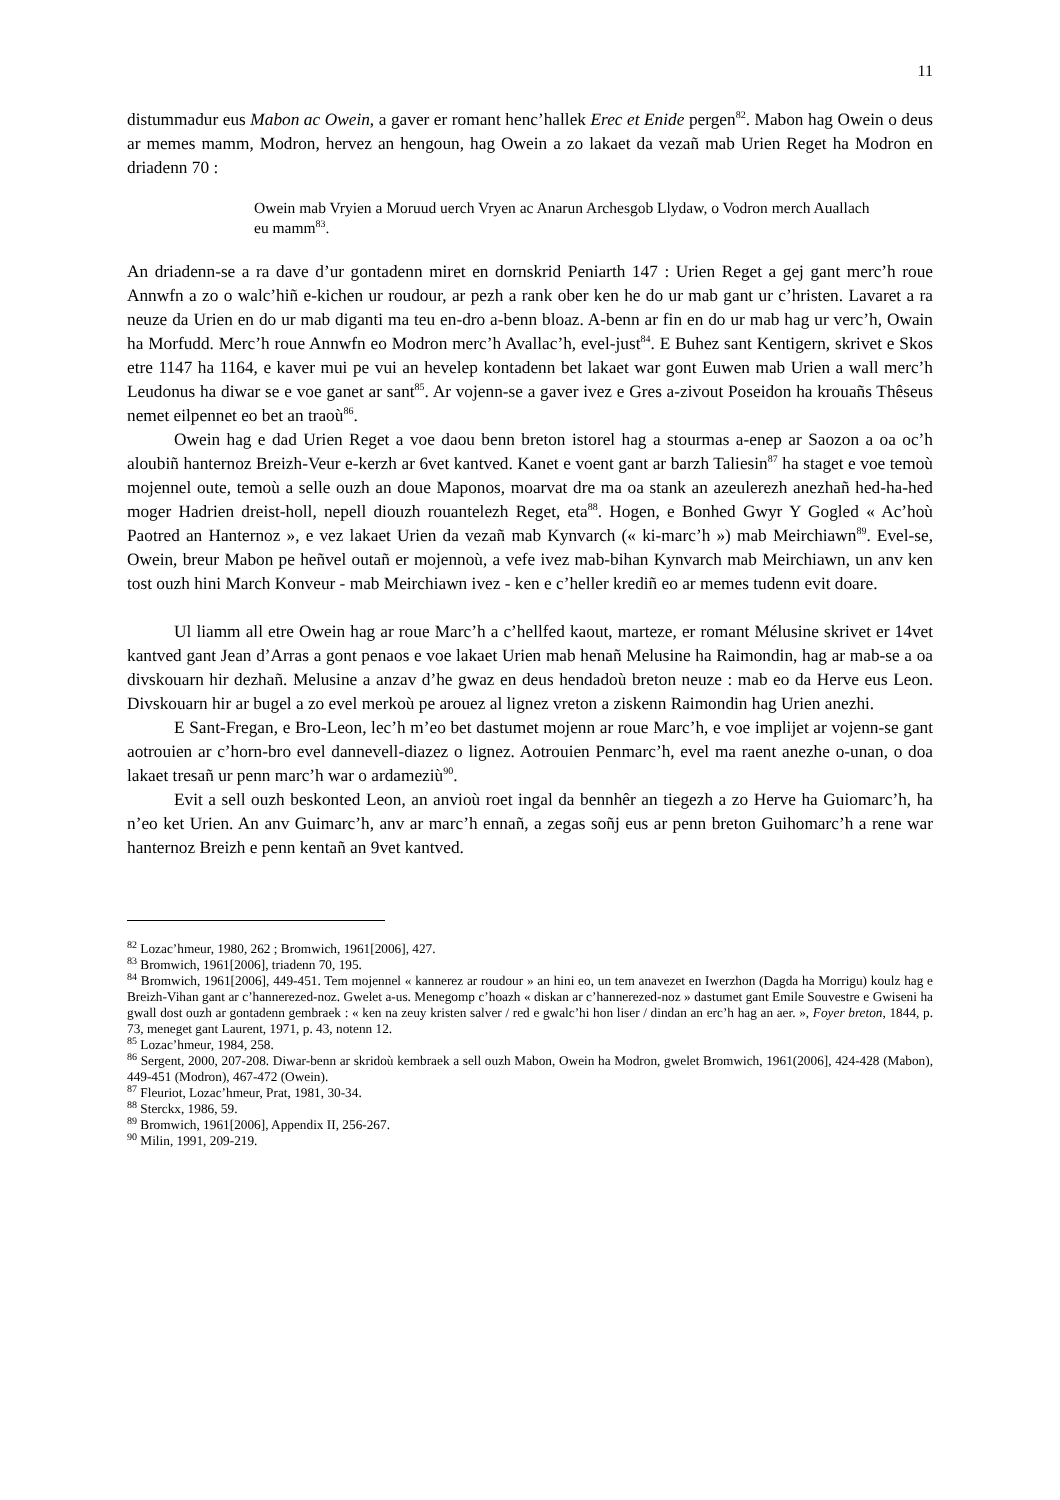11
distummadur eus Mabon ac Owein, a gaver er romant henc’hallek Erec et Enide pergen<sup>82</sup>. Mabon hag Owein o deus ar memes mamm, Modron, hervez an hengoun, hag Owein a zo lakaet da vezañ mab Urien Reget ha Modron en driadenn 70 :
Owein mab Vryien a Moruud uerch Vryen ac Anarun Archesgob Llydaw, o Vodron merch Auallach eu mamm<sup>83</sup>.
An driadenn-se a ra dave d’ur gontadenn miret en dornskrid Peniarth 147 : Urien Reget a gej gant merc’h roue Annwfn a zo o walc’hiñ e-kichen ur roudour, ar pezh a rank ober ken he do ur mab gant ur c’hristen. Lavaret a ra neuze da Urien en do ur mab diganti ma teu en-dro a-benn bloaz. A-benn ar fin en do ur mab hag ur verc’h, Owain ha Morfudd. Merc’h roue Annwfn eo Modron merc’h Avallac’h, evel-just<sup>84</sup>. E Buhez sant Kentigern, skrivet e Skos etre 1147 ha 1164, e kaver mui pe vui an hevelep kontadenn bet lakaet war gont Euwen mab Urien a wall merc’h Leudonus ha diwar se e voe ganet ar sant<sup>85</sup>. Ar vojenn-se a gaver ivez e Gres a-zivout Poseidon ha krouañs Thêseus nemet eilpennet eo bet an traoù<sup>86</sup>.
Owein hag e dad Urien Reget a voe daou benn breton istorel hag a stourmas a-enep ar Saozon a oa oc’h aloubiñ hanternoz Breizh-Veur e-kerzh ar 6vet kantved. Kanet e voent gant ar barzh Taliesin<sup>87</sup> ha staget e voe temoù mojennel oute, temoù a selle ouzh an doue Maponos, moarvat dre ma oa stank an azeulerezh anezhañ hed-ha-hed moger Hadrien dreist-holl, nepell diouzh rouantelezh Reget, eta<sup>88</sup>. Hogen, e Bonhed Gwyr Y Gogled « Ac’hoù Paotred an Hanternoz », e vez lakaet Urien da vezañ mab Kynvarch (« ki-marc’h ») mab Meirchiawn<sup>89</sup>. Evel-se, Owein, breur Mabon pe heñvel outañ er mojennoù, a vefe ivez mab-bihan Kynvarch mab Meirchiawn, un anv ken tost ouzh hini March Konveur - mab Meirchiawn ivez - ken e c’heller krediñ eo ar memes tudenn evit doare.
Ul liamm all etre Owein hag ar roue Marc’h a c’hellfed kaout, marteze, er romant Mélusine skrivet er 14vet kantved gant Jean d’Arras a gont penaos e voe lakaet Urien mab henañ Melusine ha Raimondin, hag ar mab-se a oa divskouarn hir dezhañ. Melusine a anzav d’he gwaz en deus hendadoù breton neuze : mab eo da Herve eus Leon. Divskouarn hir ar bugel a zo evel merkoù pe arouez al lignez vreton a ziskenn Raimondin hag Urien anezhi.
E Sant-Fregan, e Bro-Leon, lec’h m’eo bet dastumet mojenn ar roue Marc’h, e voe implijet ar vojenn-se gant aotrouien ar c’horn-bro evel dannevell-diazez o lignez. Aotrouien Penmarc’h, evel ma raent anezhe o-unan, o doa lakaet tresañ ur penn marc’h war o ardameziù<sup>90</sup>.
Evit a sell ouzh beskonted Leon, an anvioù roet ingal da bennhêr an tiegezh a zo Herve ha Guiomarc’h, ha n’eo ket Urien. An anv Guimarc’h, anv ar marc’h ennañ, a zegas soñj eus ar penn breton Guihomarc’h a rene war hanternoz Breizh e penn kentañ an 9vet kantved.
<sup>82</sup> Lozac’hmeur, 1980, 262 ; Bromwich, 1961[2006], 427.
<sup>83</sup> Bromwich, 1961[2006], triadenn 70, 195.
<sup>84</sup> Bromwich, 1961[2006], 449-451. Tem mojennel « kannerez ar roudour » an hini eo, un tem anavezet en Iwerzhon (Dagda ha Morrigu) koulz hag e Breizh-Vihan gant ar c’hannerezed-noz. Gwelet a-us. Menegomp c’hoazh « diskan ar c’hannerezed-noz » dastumet gant Emile Souvestre e Gwiseni ha gwall dost ouzh ar gontadenn gembraek : « ken na zeuy kristen salver / red e gwalc’hi hon liser / dindan an erc’h hag an aer. », Foyer breton, 1844, p. 73, meneget gant Laurent, 1971, p. 43, notenn 12.
<sup>85</sup> Lozac’hmeur, 1984, 258.
<sup>86</sup> Sergent, 2000, 207-208. Diwar-benn ar skridoù kembraek a sell ouzh Mabon, Owein ha Modron, gwelet Bromwich, 1961(2006], 424-428 (Mabon), 449-451 (Modron), 467-472 (Owein).
<sup>87</sup> Fleuriot, Lozac’hmeur, Prat, 1981, 30-34.
<sup>88</sup> Sterckx, 1986, 59.
<sup>89</sup> Bromwich, 1961[2006], Appendix II, 256-267.
<sup>90</sup> Milin, 1991, 209-219.